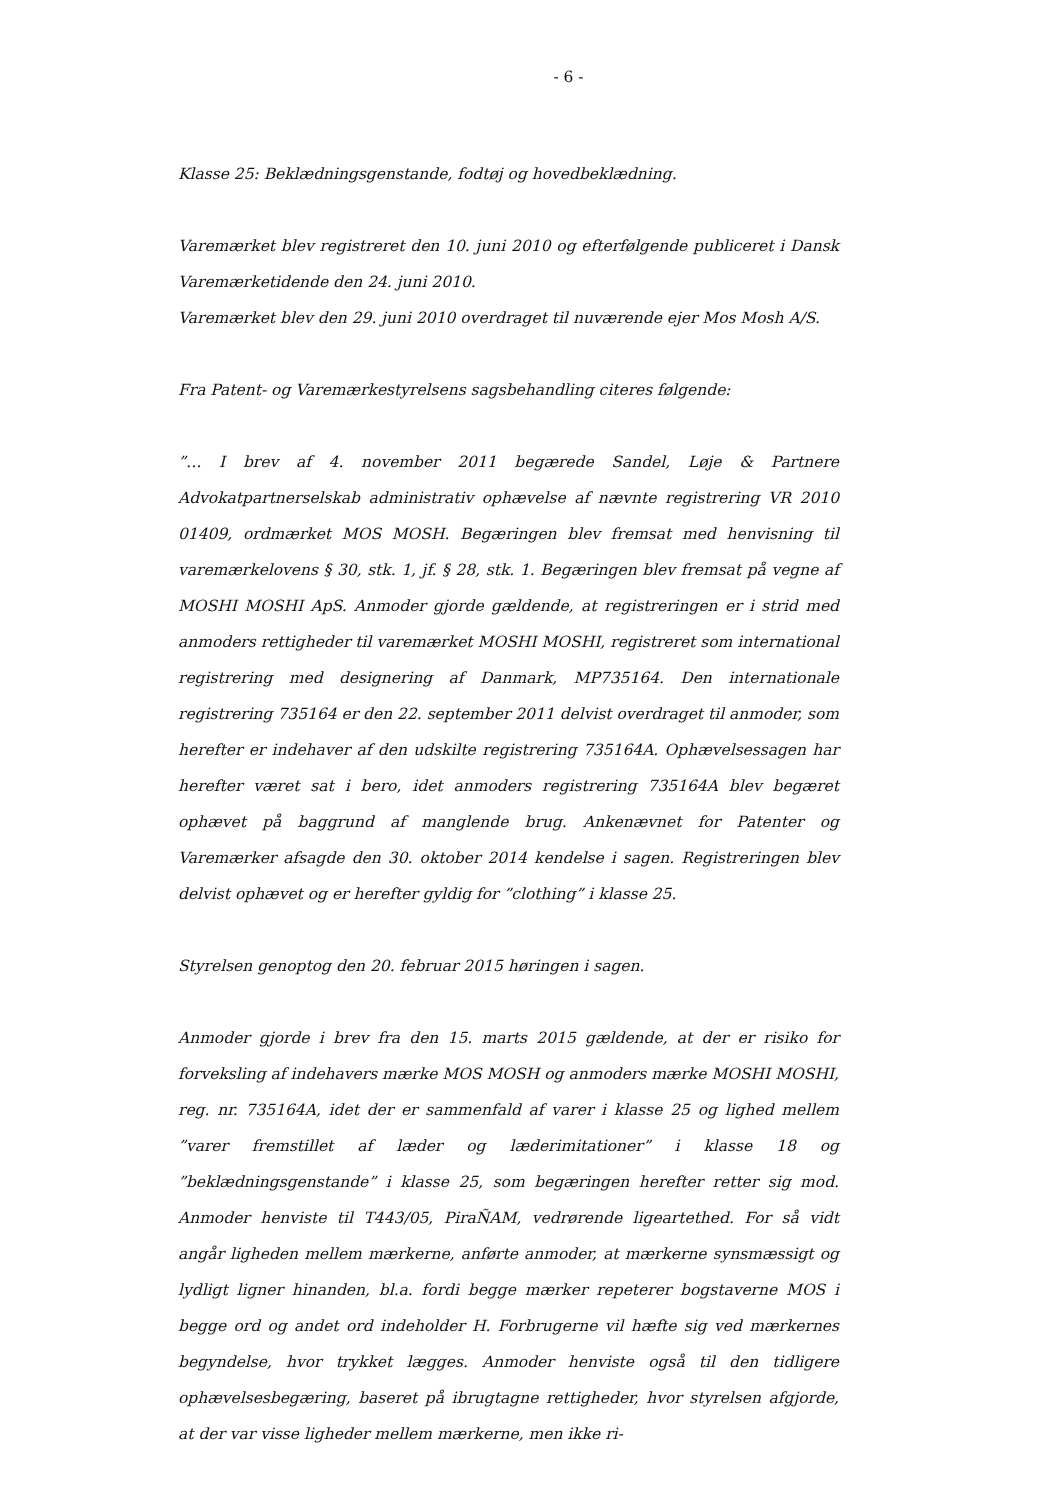- 6 -
Klasse 25: Beklædningsgenstande, fodtøj og hovedbeklædning.
Varemærket blev registreret den 10. juni 2010 og efterfølgende publiceret i Dansk Varemærketidende den 24. juni 2010.
Varemærket blev den 29. juni 2010 overdraget til nuværende ejer Mos Mosh A/S.
Fra Patent- og Varemærkestyrelsens sagsbehandling citeres følgende:
”… I brev af 4. november 2011 begærede Sandel, Løje & Partnere Advokatpartnerselskab administrativ ophævelse af nævnte registrering VR 2010 01409, ordmærket MOS MOSH. Begæringen blev fremsat med henvisning til varemærkelovens § 30, stk. 1, jf. § 28, stk. 1. Begæringen blev fremsat på vegne af MOSHI MOSHI ApS. Anmoder gjorde gældende, at registreringen er i strid med anmoders rettigheder til varemærket MOSHI MOSHI, registreret som international registrering med designering af Danmark, MP735164. Den internationale registrering 735164 er den 22. september 2011 delvist overdraget til anmoder, som herefter er indehaver af den udskilte registrering 735164A. Ophævelsessagen har herefter været sat i bero, idet anmoders registrering 735164A blev begæret ophævet på baggrund af manglende brug. Ankenævnet for Patenter og Varemærker afsagde den 30. oktober 2014 kendelse i sagen. Registreringen blev delvist ophævet og er herefter gyldig for ”clothing” i klasse 25.
Styrelsen genoptog den 20. februar 2015 høringen i sagen.
Anmoder gjorde i brev fra den 15. marts 2015 gældende, at der er risiko for forveksling af indehavers mærke MOS MOSH og anmoders mærke MOSHI MOSHI, reg. nr. 735164A, idet der er sammenfald af varer i klasse 25 og lighed mellem ”varer fremstillet af læder og læderimitationer” i klasse 18 og ”beklædningsgenstande” i klasse 25, som begæringen herefter retter sig mod. Anmoder henviste til T443/05, PiraÑAM, vedrørende ligeartethed. For så vidt angår ligheden mellem mærkerne, anførte anmoder, at mærkerne synsmæssigt og lydligt ligner hinanden, bl.a. fordi begge mærker repeterer bogstaverne MOS i begge ord og andet ord indeholder H. Forbrugerne vil hæfte sig ved mærkernes begyndelse, hvor trykket lægges. Anmoder henviste også til den tidligere ophævelsesbegæring, baseret på ibrugtagne rettigheder, hvor styrelsen afgjorde, at der var visse ligheder mellem mærkerne, men ikke ri-